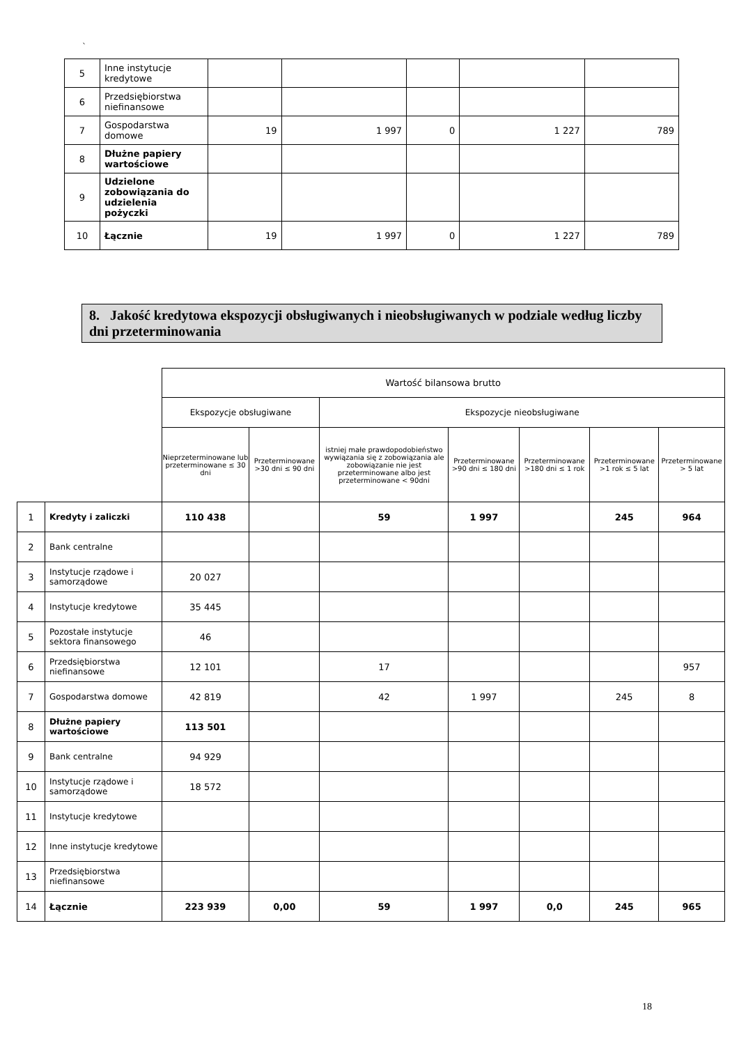`
| 5 | Inne instytucje kredytowe | | | | | |
| 6 | Przedsiębiorstwa niefinansowe | | | | | |
| 7 | Gospodarstwa domowe | 19 | 1 997 | 0 | 1 227 | 789 |
| 8 | Dłużne papiery wartościowe | | | | | |
| 9 | Udzielone zobowiązania do udzielenia pożyczki | | | | | |
| 10 | Łącznie | 19 | 1 997 | 0 | 1 227 | 789 |
8. Jakość kredytowa ekspozycji obsługiwanych i nieobsługiwanych w podziale według liczby dni przeterminowania
| | | Wartość bilansowa brutto | | | | | | |
| | | Ekspozycje obsługiwane | | Ekspozycje nieobsługiwane | | | | |
| | | Nieprzeterminowane lub przeterminowane ≤ 30 dni | Przeterminowane >30 dni ≤ 90 dni | istniej małe prawdopodobieństwo wywiązania się z zobowiązania ale zobowiązanie nie jest przeterminowane albo jest przeterminowane < 90dni | Przeterminowane >90 dni ≤ 180 dni | Przeterminowane >180 dni ≤ 1 rok | Przeterminowane >1 rok ≤ 5 lat | Przeterminowane > 5 lat |
| 1 | Kredyty i zaliczki | 110 438 | | 59 | 1 997 | | 245 | 964 |
| 2 | Bank centralne | | | | | | | |
| 3 | Instytucje rządowe i samorządowe | 20 027 | | | | | | |
| 4 | Instytucje kredytowe | 35 445 | | | | | | |
| 5 | Pozostałe instytucje sektora finansowego | 46 | | | | | | |
| 6 | Przedsiębiorstwa niefinansowe | 12 101 | | 17 | | | | 957 |
| 7 | Gospodarstwa domowe | 42 819 | | 42 | 1 997 | | 245 | 8 |
| 8 | Dłużne papiery wartościowe | 113 501 | | | | | | |
| 9 | Bank centralne | 94 929 | | | | | | |
| 10 | Instytucje rządowe i samorządowe | 18 572 | | | | | | |
| 11 | Instytucje kredytowe | | | | | | | |
| 12 | Inne instytucje kredytowe | | | | | | | |
| 13 | Przedsiębiorstwa niefinansowe | | | | | | | |
| 14 | Łącznie | 223 939 | 0,00 | 59 | 1 997 | 0,0 | 245 | 965 |
18